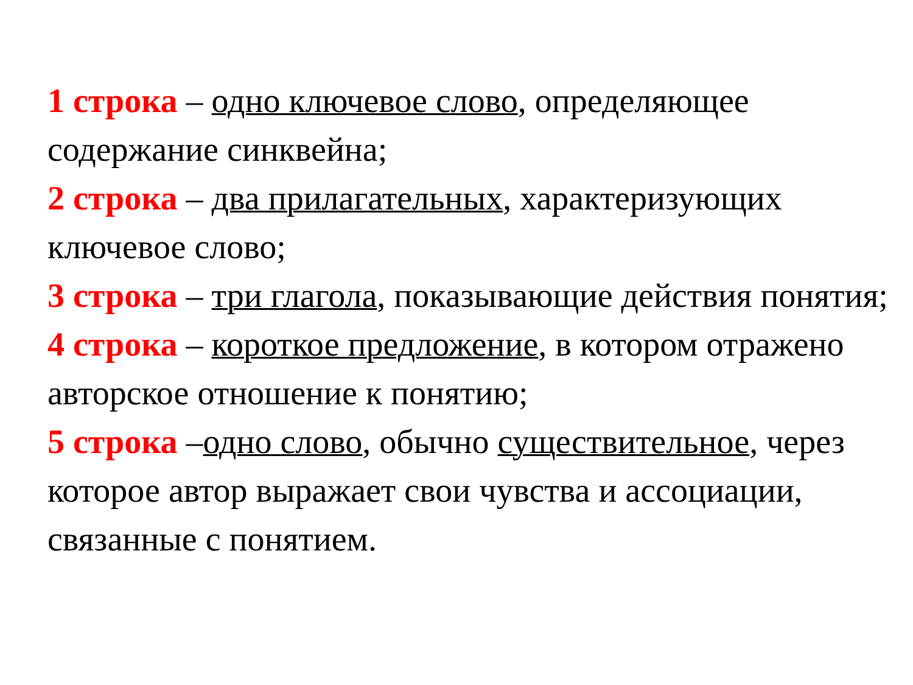1 строка – одно ключевое слово, определяющее содержание синквейна;
2 строка – два прилагательных, характеризующих ключевое слово;
3 строка – три глагола, показывающие действия понятия;
4 строка – короткое предложение, в котором отражено авторское отношение к понятию;
5 строка –одно слово, обычно существительное, через которое автор выражает свои чувства и ассоциации, связанные с понятием.